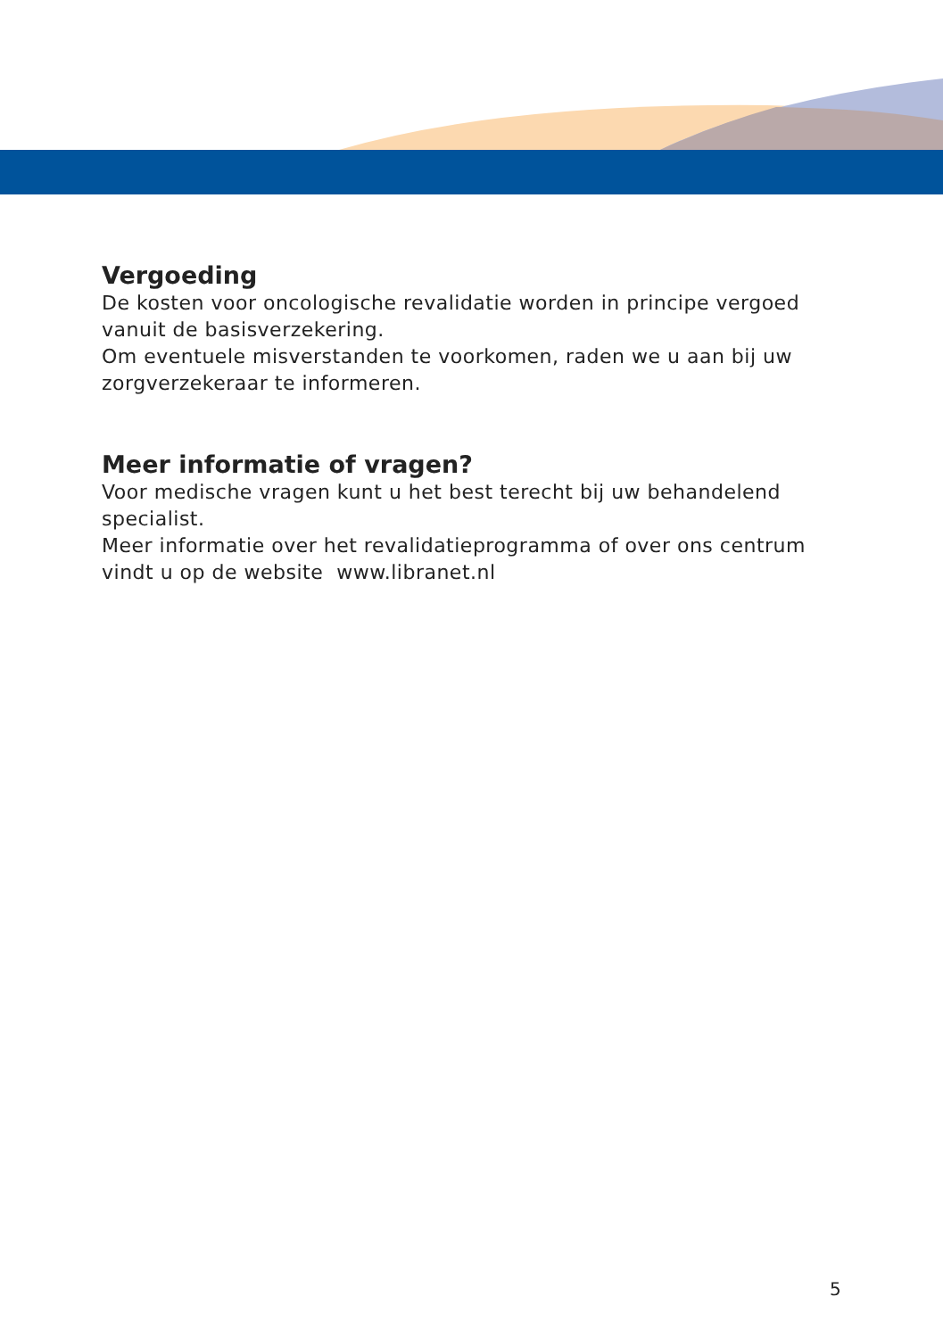Vergoeding
De kosten voor oncologische revalidatie worden in principe vergoed vanuit de basisverzekering.
Om eventuele misverstanden te voorkomen, raden we u aan bij uw zorgverzekeraar te informeren.
Meer informatie of vragen?
Voor medische vragen kunt u het best terecht bij uw behandelend specialist.
Meer informatie over het revalidatieprogramma of over ons centrum vindt u op de website www.libranet.nl
5